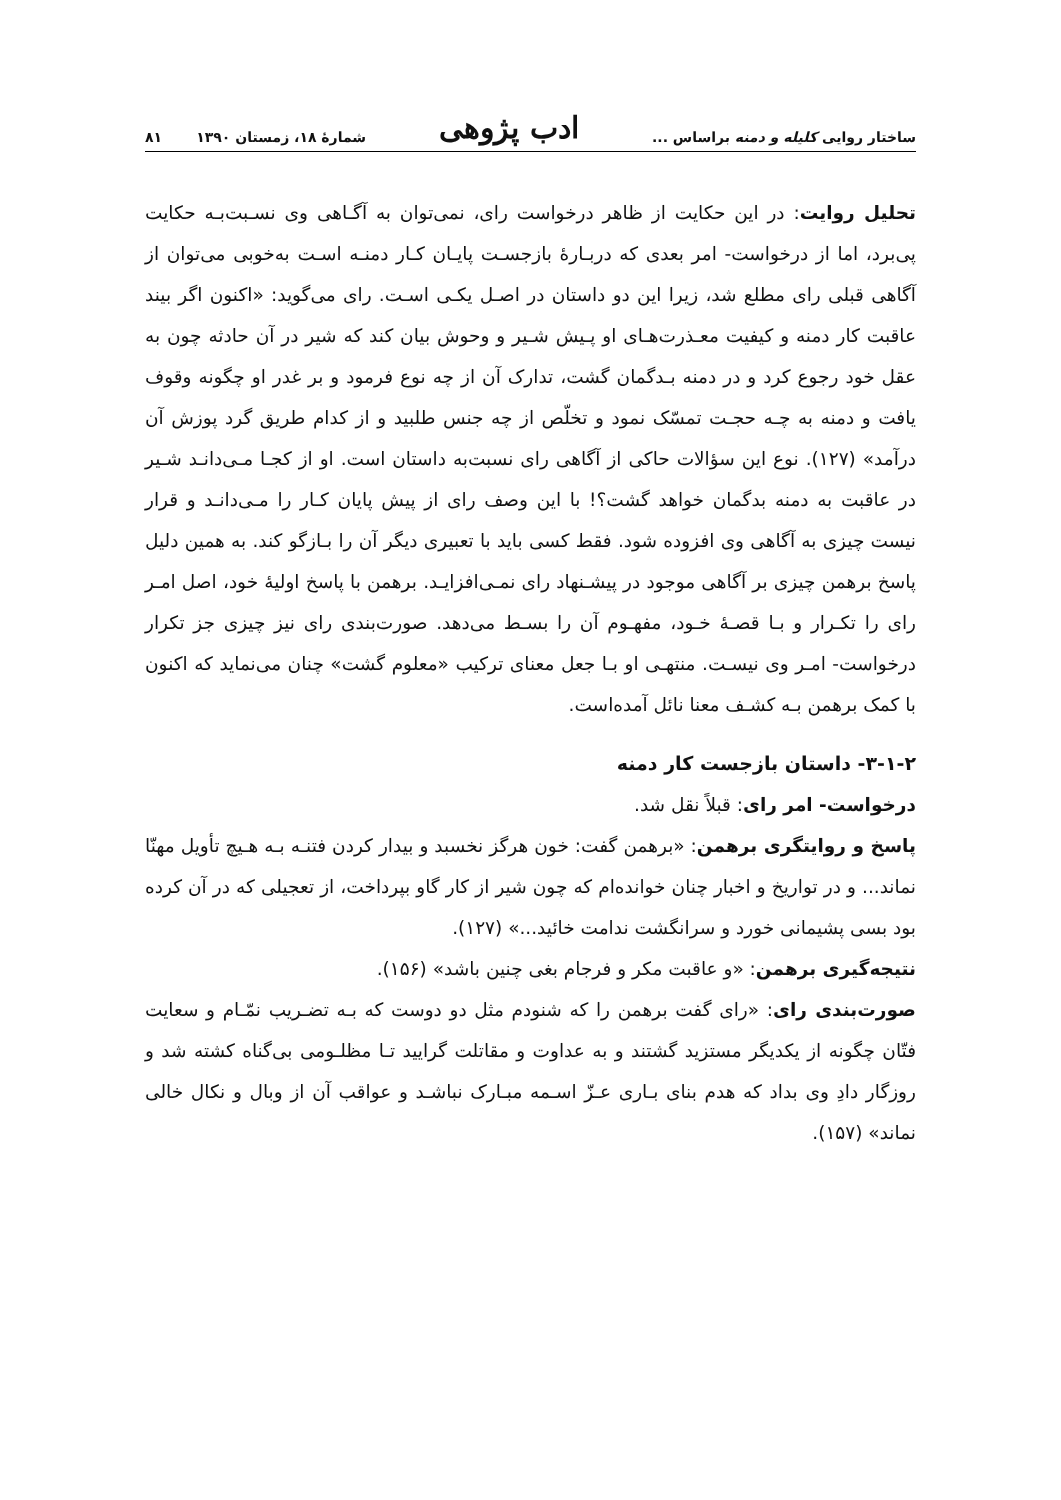ساختار روایی کلیله و دمنه براساس ... ادب پژوهی شمارهٔ ۱۸، زمستان ۱۳۹۰ ۸۱
تحلیل روایت: در این حکایت از ظاهر درخواست رای، نمی‌توان به آگـاهی وی نسـبت‌بـه حکایت پی‌برد، اما از درخواست- امر بعدی که دربـارهٔ بازجسـت پایـان کـار دمنـه اسـت به‌خوبی می‌توان از آگاهی قبلی رای مطلع شد، زیرا این دو داستان در اصـل یکـی اسـت. رای می‌گوید: «اکنون اگر بیند عاقبت کار دمنه و کیفیت معـذرت‌هـای او پـیش شـیر و وحوش بیان کند که شیر در آن حادثه چون به عقل خود رجوع کرد و در دمنه بـدگمان گشت، تدارک آن از چه نوع فرمود و بر غدر او چگونه وقوف یافت و دمنه به چـه حجـت تمسّک نمود و تخلّص از چه جنس طلبید و از کدام طریق گرد پوزش آن درآمد» (۱۲۷). نوع این سؤالات حاکی از آگاهی رای نسبت‌به داستان است. او از کجـا مـی‌دانـد شـیر در عاقبت به دمنه بدگمان خواهد گشت؟! با این وصف رای از پیش پایان کـار را مـی‌دانـد و قرار نیست چیزی به آگاهی وی افزوده شود. فقط کسی باید با تعبیری دیگر آن را بـازگو کند. به همین دلیل پاسخ برهمن چیزی بر آگاهی موجود در پیشـنهاد رای نمـی‌افزایـد. برهمن با پاسخ اولیهٔ خود، اصل امـر رای را تکـرار و بـا قصـهٔ خـود، مفهـوم آن را بسـط می‌دهد. صورت‌بندی رای نیز چیزی جز تکرار درخواست- امـر وی نیسـت. منتهـی او بـا جعل معنای ترکیب «معلوم گشت» چنان می‌نماید که اکنون با کمک برهمن بـه کشـف معنا نائل آمده‌است.
۳-۱-۲- داستان بازجست کار دمنه
درخواست- امر رای: قبلاً نقل شد.
پاسخ و روایتگری برهمن: «برهمن گفت: خون هرگز نخسبد و بیدار کردن فتنـه بـه هـیچ تأویل مهنّا نماند... و در تواریخ و اخبار چنان خوانده‌ام که چون شیر از کار گاو بپرداخت، از تعجیلی که در آن کرده بود بسی پشیمانی خورد و سرانگشت ندامت خائید...» (۱۲۷).
نتیجه‌گیری برهمن: «و عاقبت مکر و فرجام بغی چنین باشد» (۱۵۶).
صورت‌بندی رای: «رای گفت برهمن را که شنودم مثل دو دوست که بـه تضـریب نمّـام و سعایت فتّان چگونه از یکدیگر مستزید گشتند و به عداوت و مقاتلت گرایید تـا مظلـومی بی‌گناه کشته شد و روزگار دادِ وی بداد که هدم بنای بـاری عـزّ اسـمه مبـارک نباشـد و عواقب آن از وبال و نکال خالی نماند» (۱۵۷).